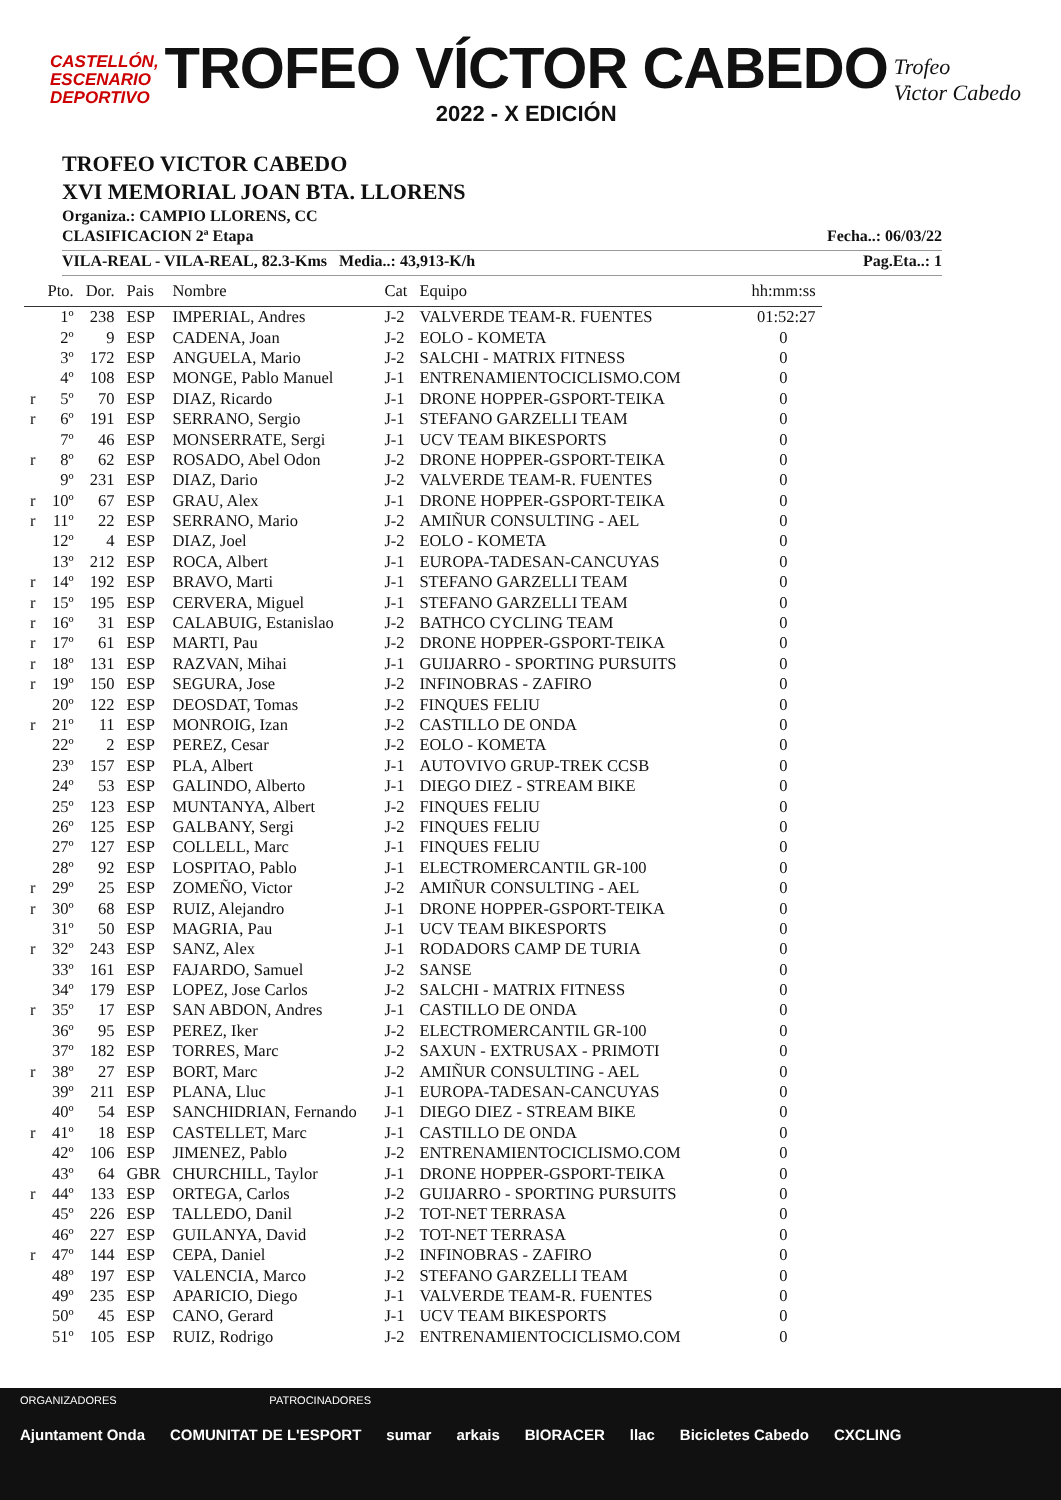CASTELLÓN,
ESCENARIO
DEPORTIVO
TROFEO VÍCTOR CABEDO
2022 - X EDICIÓN
Trofeo
Victor Cabedo
TROFEO VICTOR CABEDO
XVI MEMORIAL JOAN BTA. LLORENS
Organiza.: CAMPIO LLORENS, CC
CLASIFICACION 2ª Etapa Fecha..: 06/03/22
VILA-REAL - VILA-REAL, 82.3-Kms Media..: 43,913-K/h Pag.Eta..: 1
| | Pto. | Dor. | Pais | Nombre | Cat | Equipo | hh:mm:ss |
| --- | --- | --- | --- | --- | --- | --- | --- |
| | 1º | 238 | ESP | IMPERIAL, Andres | J-2 | VALVERDE TEAM-R. FUENTES | 01:52:27 |
| | 2º | 9 | ESP | CADENA, Joan | J-2 | EOLO - KOMETA | 0 |
| | 3º | 172 | ESP | ANGUELA, Mario | J-2 | SALCHI - MATRIX FITNESS | 0 |
| | 4º | 108 | ESP | MONGE, Pablo Manuel | J-1 | ENTRENAMIENTOCICLISMO.COM | 0 |
| r | 5º | 70 | ESP | DIAZ, Ricardo | J-1 | DRONE HOPPER-GSPORT-TEIKA | 0 |
| r | 6º | 191 | ESP | SERRANO, Sergio | J-1 | STEFANO GARZELLI TEAM | 0 |
| | 7º | 46 | ESP | MONSERRATE, Sergi | J-1 | UCV TEAM BIKESPORTS | 0 |
| r | 8º | 62 | ESP | ROSADO, Abel Odon | J-2 | DRONE HOPPER-GSPORT-TEIKA | 0 |
| | 9º | 231 | ESP | DIAZ, Dario | J-2 | VALVERDE TEAM-R. FUENTES | 0 |
| r | 10º | 67 | ESP | GRAU, Alex | J-1 | DRONE HOPPER-GSPORT-TEIKA | 0 |
| r | 11º | 22 | ESP | SERRANO, Mario | J-2 | AMIÑUR CONSULTING - AEL | 0 |
| | 12º | 4 | ESP | DIAZ, Joel | J-2 | EOLO - KOMETA | 0 |
| | 13º | 212 | ESP | ROCA, Albert | J-1 | EUROPA-TADESAN-CANCUYAS | 0 |
| r | 14º | 192 | ESP | BRAVO, Marti | J-1 | STEFANO GARZELLI TEAM | 0 |
| r | 15º | 195 | ESP | CERVERA, Miguel | J-1 | STEFANO GARZELLI TEAM | 0 |
| r | 16º | 31 | ESP | CALABUIG, Estanislao | J-2 | BATHCO CYCLING TEAM | 0 |
| r | 17º | 61 | ESP | MARTI, Pau | J-2 | DRONE HOPPER-GSPORT-TEIKA | 0 |
| r | 18º | 131 | ESP | RAZVAN, Mihai | J-1 | GUIJARRO - SPORTING PURSUITS | 0 |
| r | 19º | 150 | ESP | SEGURA, Jose | J-2 | INFINOBRAS - ZAFIRO | 0 |
| | 20º | 122 | ESP | DEOSDAT, Tomas | J-2 | FINQUES FELIU | 0 |
| r | 21º | 11 | ESP | MONROIG, Izan | J-2 | CASTILLO DE ONDA | 0 |
| | 22º | 2 | ESP | PEREZ, Cesar | J-2 | EOLO - KOMETA | 0 |
| | 23º | 157 | ESP | PLA, Albert | J-1 | AUTOVIVO GRUP-TREK CCSB | 0 |
| | 24º | 53 | ESP | GALINDO, Alberto | J-1 | DIEGO DIEZ - STREAM BIKE | 0 |
| | 25º | 123 | ESP | MUNTANYA, Albert | J-2 | FINQUES FELIU | 0 |
| | 26º | 125 | ESP | GALBANY, Sergi | J-2 | FINQUES FELIU | 0 |
| | 27º | 127 | ESP | COLLELL, Marc | J-1 | FINQUES FELIU | 0 |
| | 28º | 92 | ESP | LOSPITAO, Pablo | J-1 | ELECTROMERCANTIL GR-100 | 0 |
| r | 29º | 25 | ESP | ZOMEÑO, Victor | J-2 | AMIÑUR CONSULTING - AEL | 0 |
| r | 30º | 68 | ESP | RUIZ, Alejandro | J-1 | DRONE HOPPER-GSPORT-TEIKA | 0 |
| | 31º | 50 | ESP | MAGRIA, Pau | J-1 | UCV TEAM BIKESPORTS | 0 |
| r | 32º | 243 | ESP | SANZ, Alex | J-1 | RODADORS CAMP DE TURIA | 0 |
| | 33º | 161 | ESP | FAJARDO, Samuel | J-2 | SANSE | 0 |
| | 34º | 179 | ESP | LOPEZ, Jose Carlos | J-2 | SALCHI - MATRIX FITNESS | 0 |
| r | 35º | 17 | ESP | SAN ABDON, Andres | J-1 | CASTILLO DE ONDA | 0 |
| | 36º | 95 | ESP | PEREZ, Iker | J-2 | ELECTROMERCANTIL GR-100 | 0 |
| | 37º | 182 | ESP | TORRES, Marc | J-2 | SAXUN - EXTRUSAX - PRIMOTI | 0 |
| r | 38º | 27 | ESP | BORT, Marc | J-2 | AMIÑUR CONSULTING - AEL | 0 |
| | 39º | 211 | ESP | PLANA, Lluc | J-1 | EUROPA-TADESAN-CANCUYAS | 0 |
| | 40º | 54 | ESP | SANCHIDRIAN, Fernando | J-1 | DIEGO DIEZ - STREAM BIKE | 0 |
| r | 41º | 18 | ESP | CASTELLET, Marc | J-1 | CASTILLO DE ONDA | 0 |
| | 42º | 106 | ESP | JIMENEZ, Pablo | J-2 | ENTRENAMIENTOCICLISMO.COM | 0 |
| | 43º | 64 | GBR | CHURCHILL, Taylor | J-1 | DRONE HOPPER-GSPORT-TEIKA | 0 |
| r | 44º | 133 | ESP | ORTEGA, Carlos | J-2 | GUIJARRO - SPORTING PURSUITS | 0 |
| | 45º | 226 | ESP | TALLEDO, Danil | J-2 | TOT-NET TERRASA | 0 |
| | 46º | 227 | ESP | GUILANYA, David | J-2 | TOT-NET TERRASA | 0 |
| r | 47º | 144 | ESP | CEPA, Daniel | J-2 | INFINOBRAS - ZAFIRO | 0 |
| | 48º | 197 | ESP | VALENCIA, Marco | J-2 | STEFANO GARZELLI TEAM | 0 |
| | 49º | 235 | ESP | APARICIO, Diego | J-1 | VALVERDE TEAM-R. FUENTES | 0 |
| | 50º | 45 | ESP | CANO, Gerard | J-1 | UCV TEAM BIKESPORTS | 0 |
| | 51º | 105 | ESP | RUIZ, Rodrigo | J-2 | ENTRENAMIENTOCICLISMO.COM | 0 |
ORGANIZADORES PATROCINADORES
Ajuntament Onda COMUNITAT DE L'ESPORT sumar arkais BIORACER llac Bicicletes Cabedo CXCLING